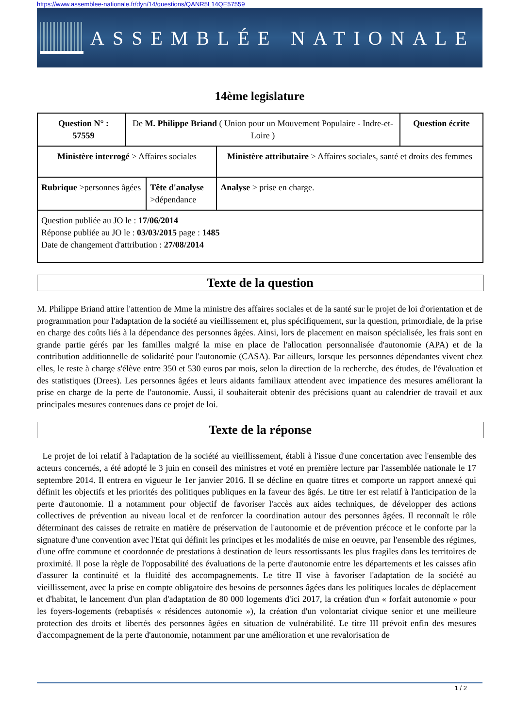https://www.assemblee-nationale.fr/dyn/14/questions/QANR5L14QE57559
ASSEMBLÉE NATIONALE
14ème legislature
| Question N° : 57559 | De M. Philippe Briand ( Union pour un Mouvement Populaire - Indre-et-Loire ) | | | Question écrite |
| Ministère interrogé > Affaires sociales | | | Ministère attributaire > Affaires sociales, santé et droits des femmes | |
| Rubrique >personnes âgées | | Tête d'analyse >dépendance | Analyse > prise en charge. | |
| Question publiée au JO le : 17/06/2014 Réponse publiée au JO le : 03/03/2015 page : 1485 Date de changement d'attribution : 27/08/2014 | | | | |
Texte de la question
M. Philippe Briand attire l'attention de Mme la ministre des affaires sociales et de la santé sur le projet de loi d'orientation et de programmation pour l'adaptation de la société au vieillissement et, plus spécifiquement, sur la question, primordiale, de la prise en charge des coûts liés à la dépendance des personnes âgées. Ainsi, lors de placement en maison spécialisée, les frais sont en grande partie gérés par les familles malgré la mise en place de l'allocation personnalisée d'autonomie (APA) et de la contribution additionnelle de solidarité pour l'autonomie (CASA). Par ailleurs, lorsque les personnes dépendantes vivent chez elles, le reste à charge s'élève entre 350 et 530 euros par mois, selon la direction de la recherche, des études, de l'évaluation et des statistiques (Drees). Les personnes âgées et leurs aidants familiaux attendent avec impatience des mesures améliorant la prise en charge de la perte de l'autonomie. Aussi, il souhaiterait obtenir des précisions quant au calendrier de travail et aux principales mesures contenues dans ce projet de loi.
Texte de la réponse
Le projet de loi relatif à l'adaptation de la société au vieillissement, établi à l'issue d'une concertation avec l'ensemble des acteurs concernés, a été adopté le 3 juin en conseil des ministres et voté en première lecture par l'assemblée nationale le 17 septembre 2014. Il entrera en vigueur le 1er janvier 2016. Il se décline en quatre titres et comporte un rapport annexé qui définit les objectifs et les priorités des politiques publiques en la faveur des âgés. Le titre Ier est relatif à l'anticipation de la perte d'autonomie. Il a notamment pour objectif de favoriser l'accès aux aides techniques, de développer des actions collectives de prévention au niveau local et de renforcer la coordination autour des personnes âgées. Il reconnaît le rôle déterminant des caisses de retraite en matière de préservation de l'autonomie et de prévention précoce et le conforte par la signature d'une convention avec l'Etat qui définit les principes et les modalités de mise en oeuvre, par l'ensemble des régimes, d'une offre commune et coordonnée de prestations à destination de leurs ressortissants les plus fragiles dans les territoires de proximité. Il pose la règle de l'opposabilité des évaluations de la perte d'autonomie entre les départements et les caisses afin d'assurer la continuité et la fluidité des accompagnements. Le titre II vise à favoriser l'adaptation de la société au vieillissement, avec la prise en compte obligatoire des besoins de personnes âgées dans les politiques locales de déplacement et d'habitat, le lancement d'un plan d'adaptation de 80 000 logements d'ici 2017, la création d'un « forfait autonomie » pour les foyers-logements (rebaptisés « résidences autonomie »), la création d'un volontariat civique senior et une meilleure protection des droits et libertés des personnes âgées en situation de vulnérabilité. Le titre III prévoit enfin des mesures d'accompagnement de la perte d'autonomie, notamment par une amélioration et une revalorisation de
1 / 2